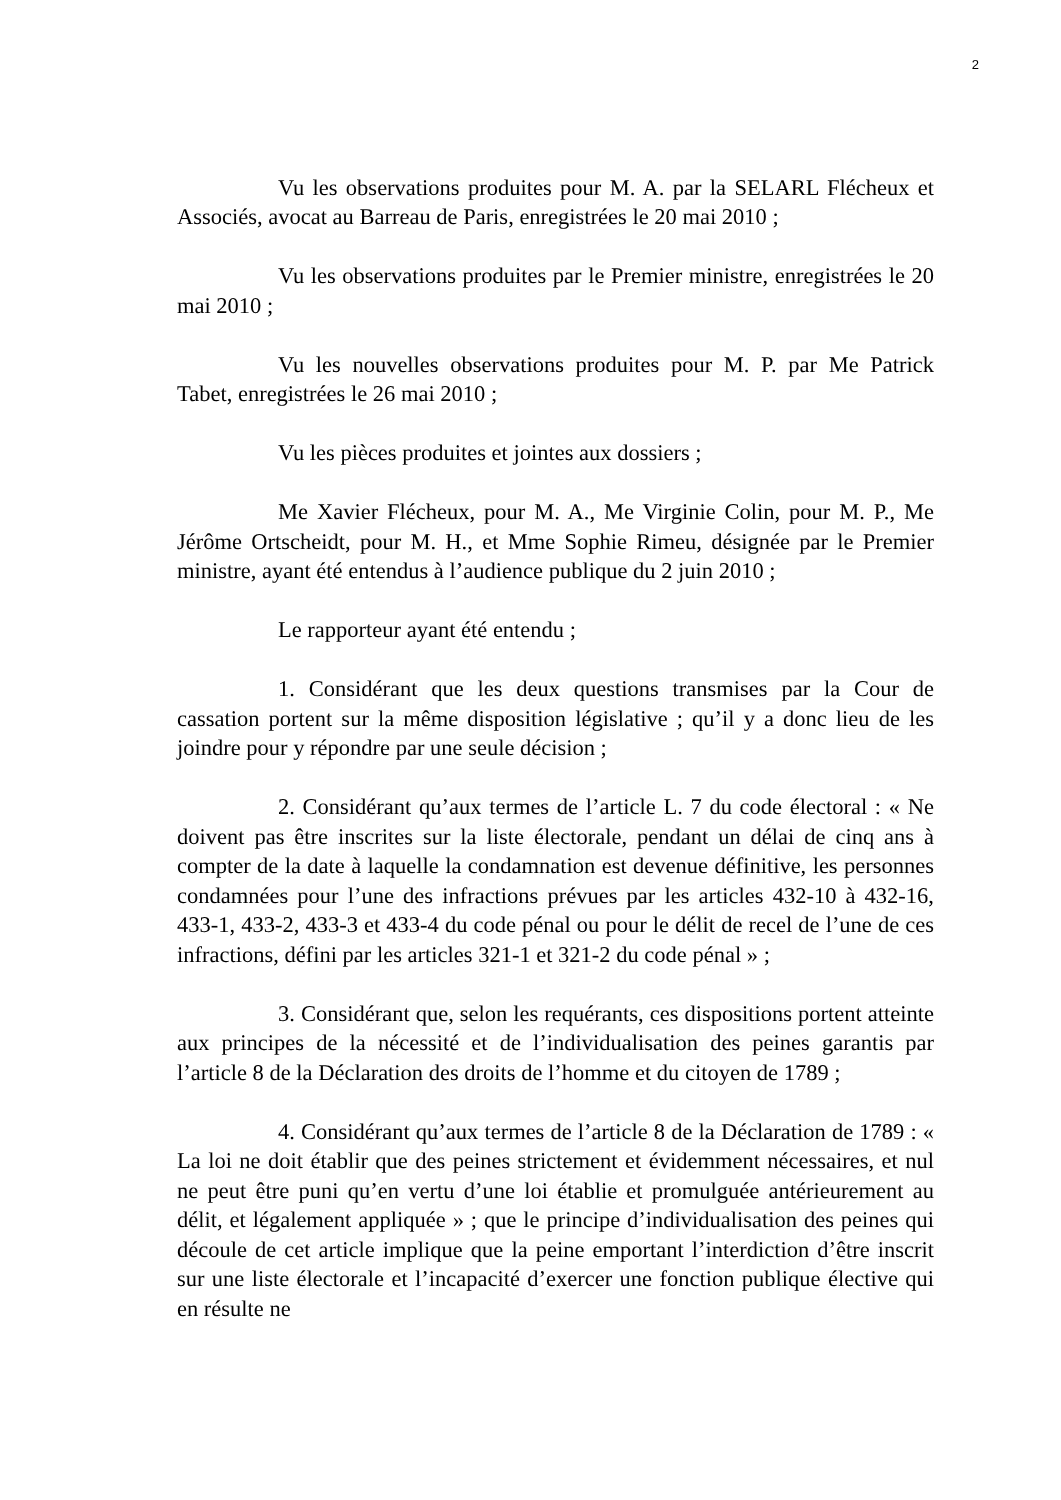2
Vu les observations produites pour M. A. par la SELARL Flécheux et Associés, avocat au Barreau de Paris, enregistrées le 20 mai 2010 ;
Vu les observations produites par le Premier ministre, enregistrées le 20 mai 2010 ;
Vu les nouvelles observations produites pour M. P. par Me Patrick Tabet, enregistrées le 26 mai 2010 ;
Vu les pièces produites et jointes aux dossiers ;
Me Xavier Flécheux, pour M. A., Me Virginie Colin, pour M. P., Me Jérôme Ortscheidt, pour M. H., et Mme Sophie Rimeu, désignée par le Premier ministre, ayant été entendus à l’audience publique du 2 juin 2010 ;
Le rapporteur ayant été entendu ;
1. Considérant que les deux questions transmises par la Cour de cassation portent sur la même disposition législative ; qu’il y a donc lieu de les joindre pour y répondre par une seule décision ;
2. Considérant qu’aux termes de l’article L. 7 du code électoral : « Ne doivent pas être inscrites sur la liste électorale, pendant un délai de cinq ans à compter de la date à laquelle la condamnation est devenue définitive, les personnes condamnées pour l’une des infractions prévues par les articles 432-10 à 432-16, 433-1, 433-2, 433-3 et 433-4 du code pénal ou pour le délit de recel de l’une de ces infractions, défini par les articles 321-1 et 321-2 du code pénal » ;
3. Considérant que, selon les requérants, ces dispositions portent atteinte aux principes de la nécessité et de l’individualisation des peines garantis par l’article 8 de la Déclaration des droits de l’homme et du citoyen de 1789 ;
4. Considérant qu’aux termes de l’article 8 de la Déclaration de 1789 : « La loi ne doit établir que des peines strictement et évidemment nécessaires, et nul ne peut être puni qu’en vertu d’une loi établie et promulguée antérieurement au délit, et légalement appliquée » ; que le principe d’individualisation des peines qui découle de cet article implique que la peine emportant l’interdiction d’être inscrit sur une liste électorale et l’incapacité d’exercer une fonction publique élective qui en résulte ne